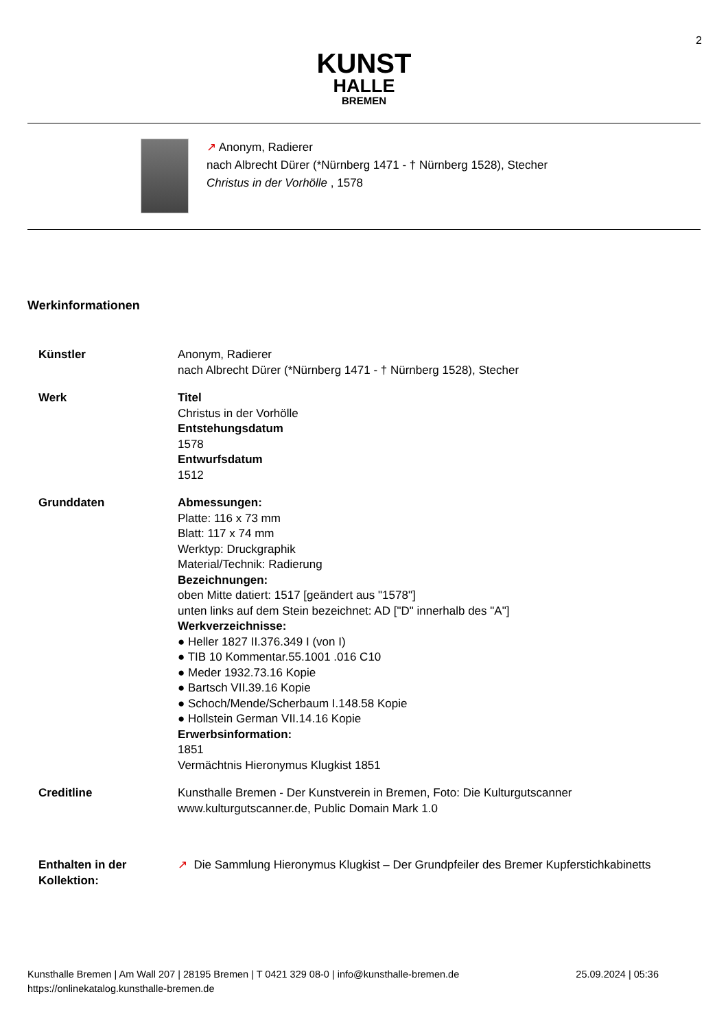2
KUNST
HALLE
BREMEN
↗ Anonym, Radierer
nach Albrecht Dürer (*Nürnberg 1471 - † Nürnberg 1528), Stecher
Christus in der Vorhölle , 1578
Werkinformationen
Künstler Anonym, Radierer
nach Albrecht Dürer (*Nürnberg 1471 - † Nürnberg 1528), Stecher
Werk Titel
Christus in der Vorhölle
Entstehungsdatum
1578
Entwurfsdatum
1512
Grunddaten Abmessungen:
Platte: 116 x 73 mm
Blatt: 117 x 74 mm
Werktyp: Druckgraphik
Material/Technik: Radierung
Bezeichnungen:
oben Mitte datiert: 1517 [geändert aus "1578"]
unten links auf dem Stein bezeichnet: AD ["D" innerhalb des "A"]
Werkverzeichnisse:
● Heller 1827 II.376.349 I (von I)
● TIB 10 Kommentar.55.1001 .016 C10
● Meder 1932.73.16 Kopie
● Bartsch VII.39.16 Kopie
● Schoch/Mende/Scherbaum I.148.58 Kopie
● Hollstein German VII.14.16 Kopie
Erwerbsinformation:
1851
Vermächtnis Hieronymus Klugkist 1851
Creditline Kunsthalle Bremen - Der Kunstverein in Bremen, Foto: Die Kulturgutscanner
www.kulturgutscanner.de, Public Domain Mark 1.0
Enthalten in der
Kollektion:
↗ Die Sammlung Hieronymus Klugkist – Der Grundpfeiler des Bremer Kupferstichkabinetts
25.09.2024 | 05:36 Kunsthalle Bremen | Am Wall 207 | 28195 Bremen | T 0421 329 08-0 | info@kunsthalle-bremen.de
https://onlinekatalog.kunsthalle-bremen.de